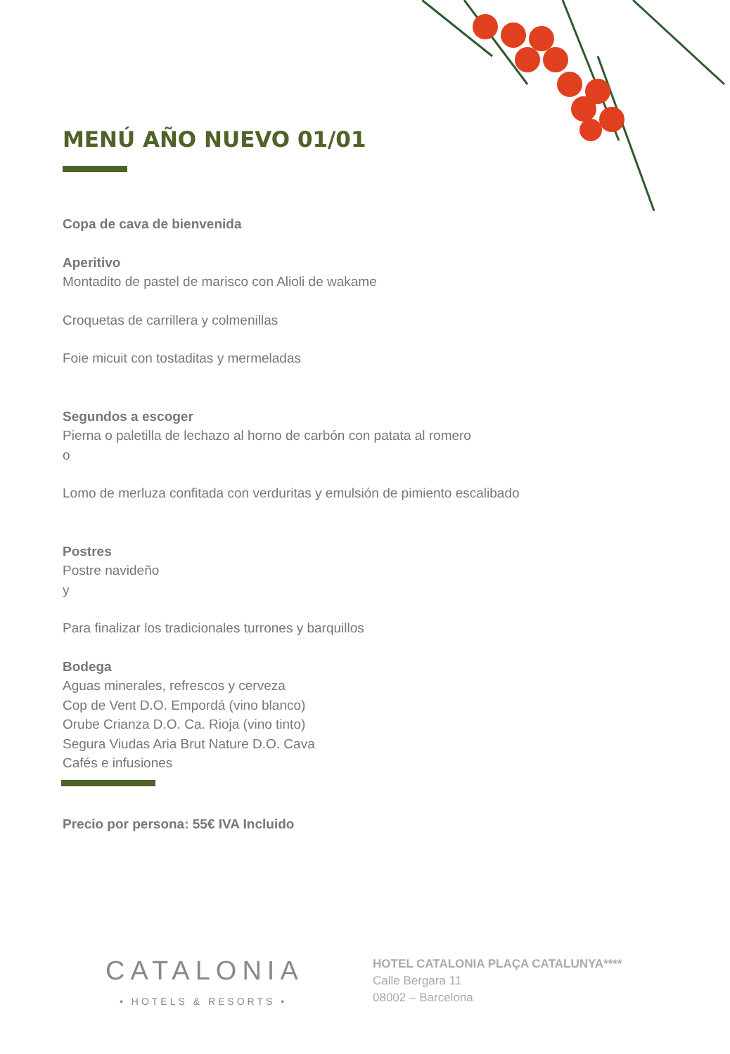MENÚ AÑO NUEVO 01/01
Copa de cava de bienvenida
Aperitivo
Montadito de pastel de marisco con Alioli de wakame
Croquetas de carrillera y colmenillas
Foie micuit con tostaditas y mermeladas
Segundos a escoger
Pierna o paletilla de lechazo al horno de carbón con patata al romero
o
Lomo de merluza confitada con verduritas y emulsión de pimiento escalibado
Postres
Postre navideño
y
Para finalizar los tradicionales turrones y barquillos
Bodega
Aguas minerales, refrescos y cerveza
Cop de Vent D.O. Empordá (vino blanco)
Orube Crianza D.O. Ca. Rioja (vino tinto)
Segura Viudas Aria Brut Nature D.O. Cava
Cafés e infusiones
Precio por persona: 55€ IVA Incluido
CATALONIA
• HOTELS & RESORTS •
HOTEL CATALONIA PLAÇA CATALUNYA****
Calle Bergara 11
08002 – Barcelona